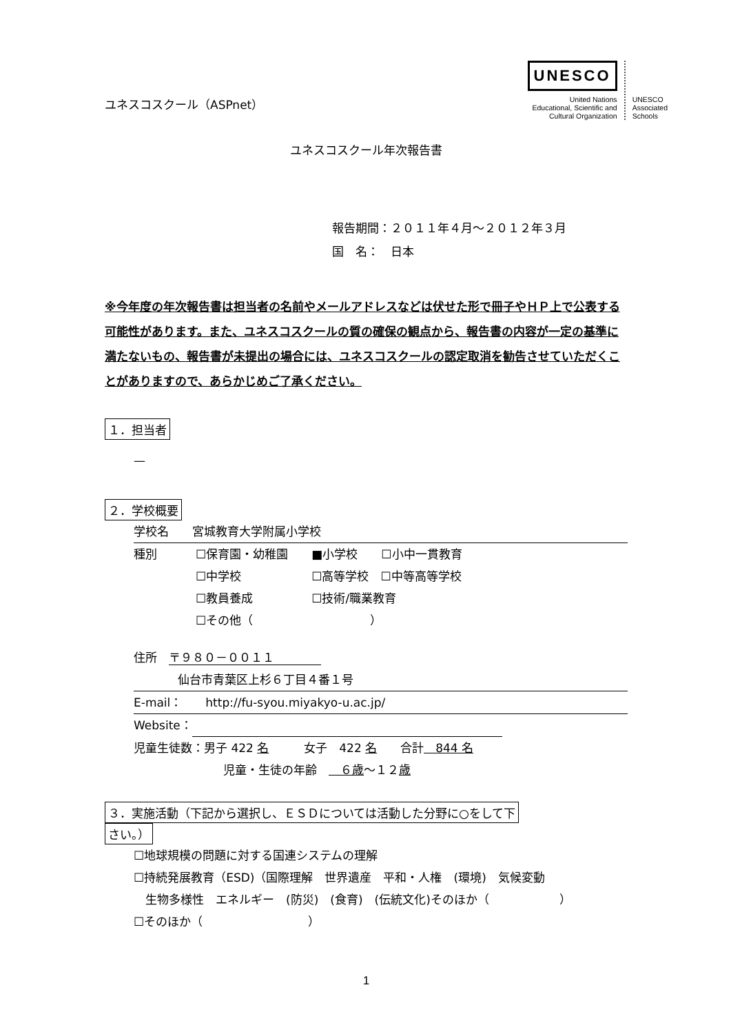ユネスコスクール（ASPnet）
UNESCO
United Nations
Educational, Scientific and
Cultural Organization
UNESCO
Associated
Schools
ユネスコスクール年次報告書
報告期間：２０１１年４月～２０１２年３月
国　名：　日本
※今年度の年次報告書は担当者の名前やメールアドレスなどは伏せた形で冊子やＨＰ上で公表する可能性があります。また、ユネスコスクールの質の確保の観点から、報告書の内容が一定の基準に満たないもの、報告書が未提出の場合には、ユネスコスクールの認定取消を勧告させていただくことがありますので、あらかじめご了承ください。
１．担当者
—
２．学校概要
学校名　　宮城教育大学附属小学校
種別 ☐保育園・幼稚園　　■小学校　　☐小中一貫教育
☐中学校　　　　　　☐高等学校　☐中等高等学校
☐教員養成　　　　　☐技術/職業教育
☐その他（　　　　　　　　　　）
住所　〒９８０－００１１　　　　
仙台市青葉区上杉６丁目４番１号
E-mail：　　http://fu-syou.miyakyo-u.ac.jp/
Website：
児童生徒数：男子 422 名　　　女子　422 名　　合計　844 名
児童・生徒の年齢　　６歳～１２歳
３．実施活動（下記から選択し、ＥＳＤについては活動した分野に○をして下
さい。）
☐地球規模の問題に対する国連システムの理解
☐持続発展教育（ESD)（国際理解　世界遺産　平和・人権　(環境)　気候変動
　生物多様性　エネルギー　(防災)　(食育)　(伝統文化)そのほか（　　　　　　）
☐そのほか（　　　　　　　　　）
1